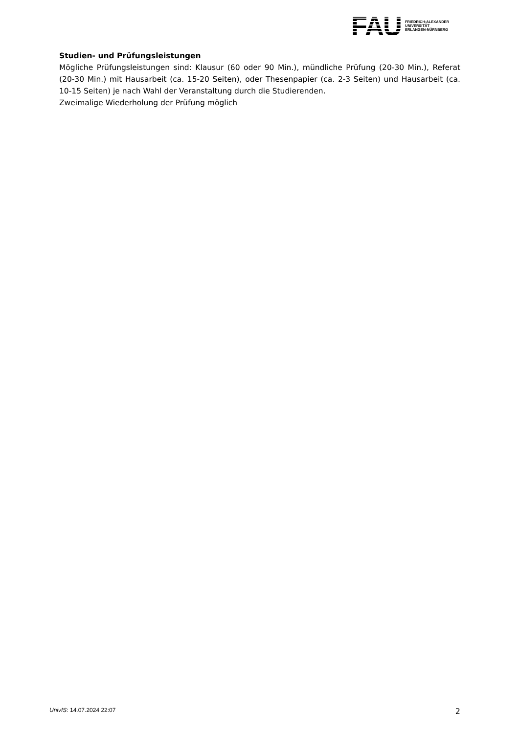FAU
FRIEDRICH-ALEXANDER
UNIVERSITÄT
ERLANGEN-NÜRNBERG
Studien- und Prüfungsleistungen
Mögliche Prüfungsleistungen sind: Klausur (60 oder 90 Min.), mündliche Prüfung (20-30 Min.), Referat (20-30 Min.) mit Hausarbeit (ca. 15-20 Seiten), oder Thesenpapier (ca. 2-3 Seiten) und Hausarbeit (ca. 10-15 Seiten) je nach Wahl der Veranstaltung durch die Studierenden.
Zweimalige Wiederholung der Prüfung möglich
UnivIS: 14.07.2024 22:07 2